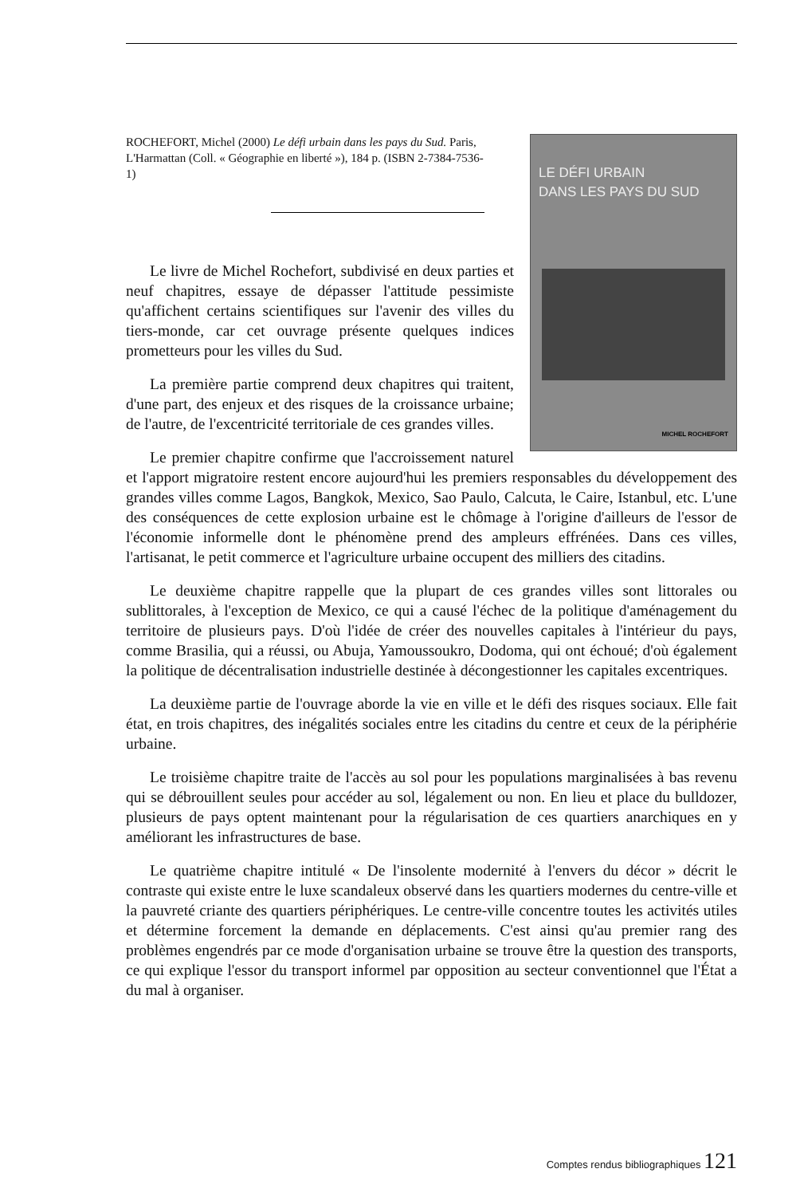LE DÉFI URBAIN
DANS LES PAYS DU SUD
MICHEL ROCHEFORT
ROCHEFORT, Michel (2000) Le défi urbain dans les pays du Sud. Paris, L'Harmattan (Coll. « Géographie en liberté »), 184 p. (ISBN 2-7384-7536-1)
Le livre de Michel Rochefort, subdivisé en deux parties et neuf chapitres, essaye de dépasser l'attitude pessimiste qu'affichent certains scientifiques sur l'avenir des villes du tiers-monde, car cet ouvrage présente quelques indices prometteurs pour les villes du Sud.
La première partie comprend deux chapitres qui traitent, d'une part, des enjeux et des risques de la croissance urbaine; de l'autre, de l'excentricité territoriale de ces grandes villes.
Le premier chapitre confirme que l'accroissement naturel et l'apport migratoire restent encore aujourd'hui les premiers responsables du développement des grandes villes comme Lagos, Bangkok, Mexico, Sao Paulo, Calcuta, le Caire, Istanbul, etc. L'une des conséquences de cette explosion urbaine est le chômage à l'origine d'ailleurs de l'essor de l'économie informelle dont le phénomène prend des ampleurs effrénées. Dans ces villes, l'artisanat, le petit commerce et l'agriculture urbaine occupent des milliers des citadins.
Le deuxième chapitre rappelle que la plupart de ces grandes villes sont littorales ou sublittorales, à l'exception de Mexico, ce qui a causé l'échec de la politique d'aménagement du territoire de plusieurs pays. D'où l'idée de créer des nouvelles capitales à l'intérieur du pays, comme Brasilia, qui a réussi, ou Abuja, Yamoussoukro, Dodoma, qui ont échoué; d'où également la politique de décentralisation industrielle destinée à décongestionner les capitales excentriques.
La deuxième partie de l'ouvrage aborde la vie en ville et le défi des risques sociaux. Elle fait état, en trois chapitres, des inégalités sociales entre les citadins du centre et ceux de la périphérie urbaine.
Le troisième chapitre traite de l'accès au sol pour les populations marginalisées à bas revenu qui se débrouillent seules pour accéder au sol, légalement ou non. En lieu et place du bulldozer, plusieurs de pays optent maintenant pour la régularisation de ces quartiers anarchiques en y améliorant les infrastructures de base.
Le quatrième chapitre intitulé « De l'insolente modernité à l'envers du décor » décrit le contraste qui existe entre le luxe scandaleux observé dans les quartiers modernes du centre-ville et la pauvreté criante des quartiers périphériques. Le centre-ville concentre toutes les activités utiles et détermine forcement la demande en déplacements. C'est ainsi qu'au premier rang des problèmes engendrés par ce mode d'organisation urbaine se trouve être la question des transports, ce qui explique l'essor du transport informel par opposition au secteur conventionnel que l'État a du mal à organiser.
Comptes rendus bibliographiques 121